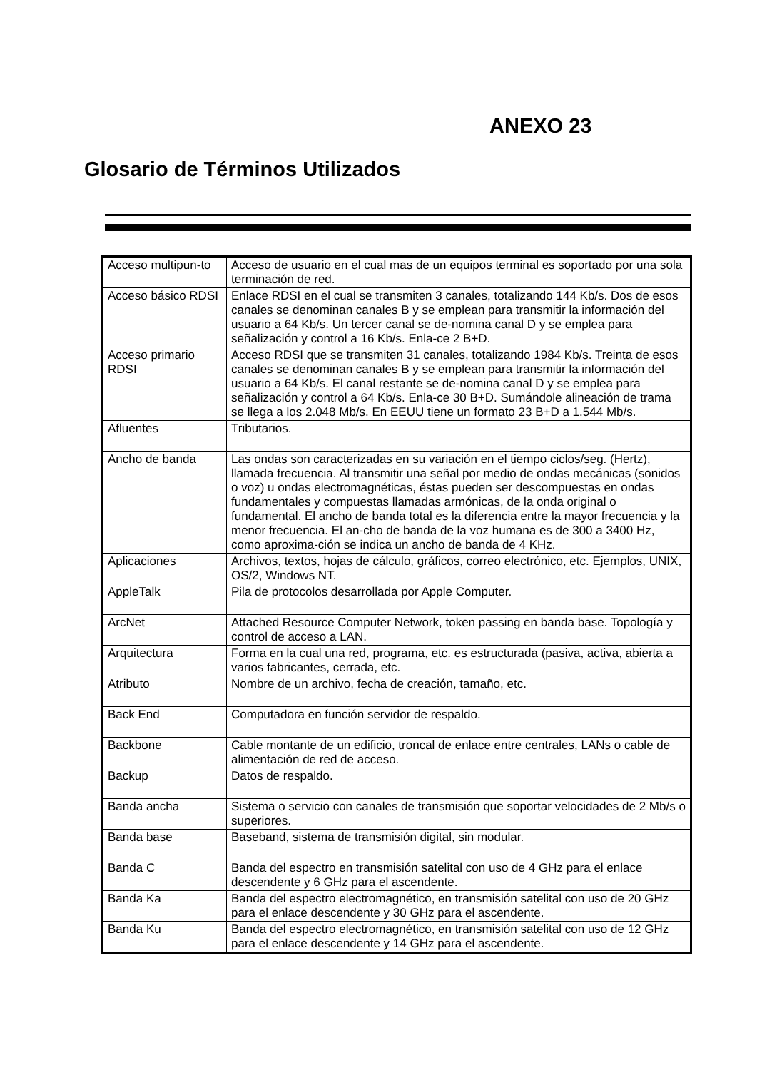ANEXO 23
Glosario de Términos Utilizados
| Acceso multipun-to | Acceso de usuario en el cual mas de un equipos terminal es soportado por una sola terminación de red. |
| Acceso básico RDSI | Enlace RDSI en el cual se transmiten 3 canales, totalizando 144 Kb/s. Dos de esos canales se denominan canales B y se emplean para transmitir la información del usuario a 64 Kb/s. Un tercer canal se de-nomina canal D y se emplea para señalización y control a 16 Kb/s. Enla-ce 2 B+D. |
| Acceso primario RDSI | Acceso RDSI que se transmiten 31 canales, totalizando 1984 Kb/s. Treinta de esos canales se denominan canales B y se emplean para transmitir la información del usuario a 64 Kb/s. El canal restante se de-nomina canal D y se emplea para señalización y control a 64 Kb/s. Enla-ce 30 B+D. Sumándole alineación de trama se llega a los 2.048 Mb/s. En EEUU tiene un formato 23 B+D a 1.544 Mb/s. |
| Afluentes | Tributarios. |
| Ancho de banda | Las ondas son caracterizadas en su variación en el tiempo ciclos/seg. (Hertz), llamada frecuencia. Al transmitir una señal por medio de ondas mecánicas (sonidos o voz) u ondas electromagnéticas, éstas pueden ser descompuestas en ondas fundamentales y compuestas llamadas armónicas, de la onda original o fundamental. El ancho de banda total es la diferencia entre la mayor frecuencia y la menor frecuencia. El an-cho de banda de la voz humana es de 300 a 3400 Hz, como aproxima-ción se indica un ancho de banda de 4 KHz. |
| Aplicaciones | Archivos, textos, hojas de cálculo, gráficos, correo electrónico, etc. Ejemplos, UNIX, OS/2, Windows NT. |
| AppleTalk | Pila de protocolos desarrollada por Apple Computer. |
| ArcNet | Attached Resource Computer Network, token passing en banda base. Topología y control de acceso a LAN. |
| Arquitectura | Forma en la cual una red, programa, etc. es estructurada (pasiva, activa, abierta a varios fabricantes, cerrada, etc. |
| Atributo | Nombre de un archivo, fecha de creación, tamaño, etc. |
| Back End | Computadora en función servidor de respaldo. |
| Backbone | Cable montante de un edificio, troncal de enlace entre centrales, LANs o cable de alimentación de red de acceso. |
| Backup | Datos de respaldo. |
| Banda ancha | Sistema o servicio con canales de transmisión que soportar velocidades de 2 Mb/s o superiores. |
| Banda base | Baseband, sistema de transmisión digital, sin modular. |
| Banda C | Banda del espectro en transmisión satelital con uso de 4 GHz para el enlace descendente y 6 GHz para el ascendente. |
| Banda Ka | Banda del espectro electromagnético, en transmisión satelital con uso de 20 GHz para el enlace descendente y 30 GHz para el ascendente. |
| Banda Ku | Banda del espectro electromagnético, en transmisión satelital con uso de 12 GHz para el enlace descendente y 14 GHz para el ascendente. |